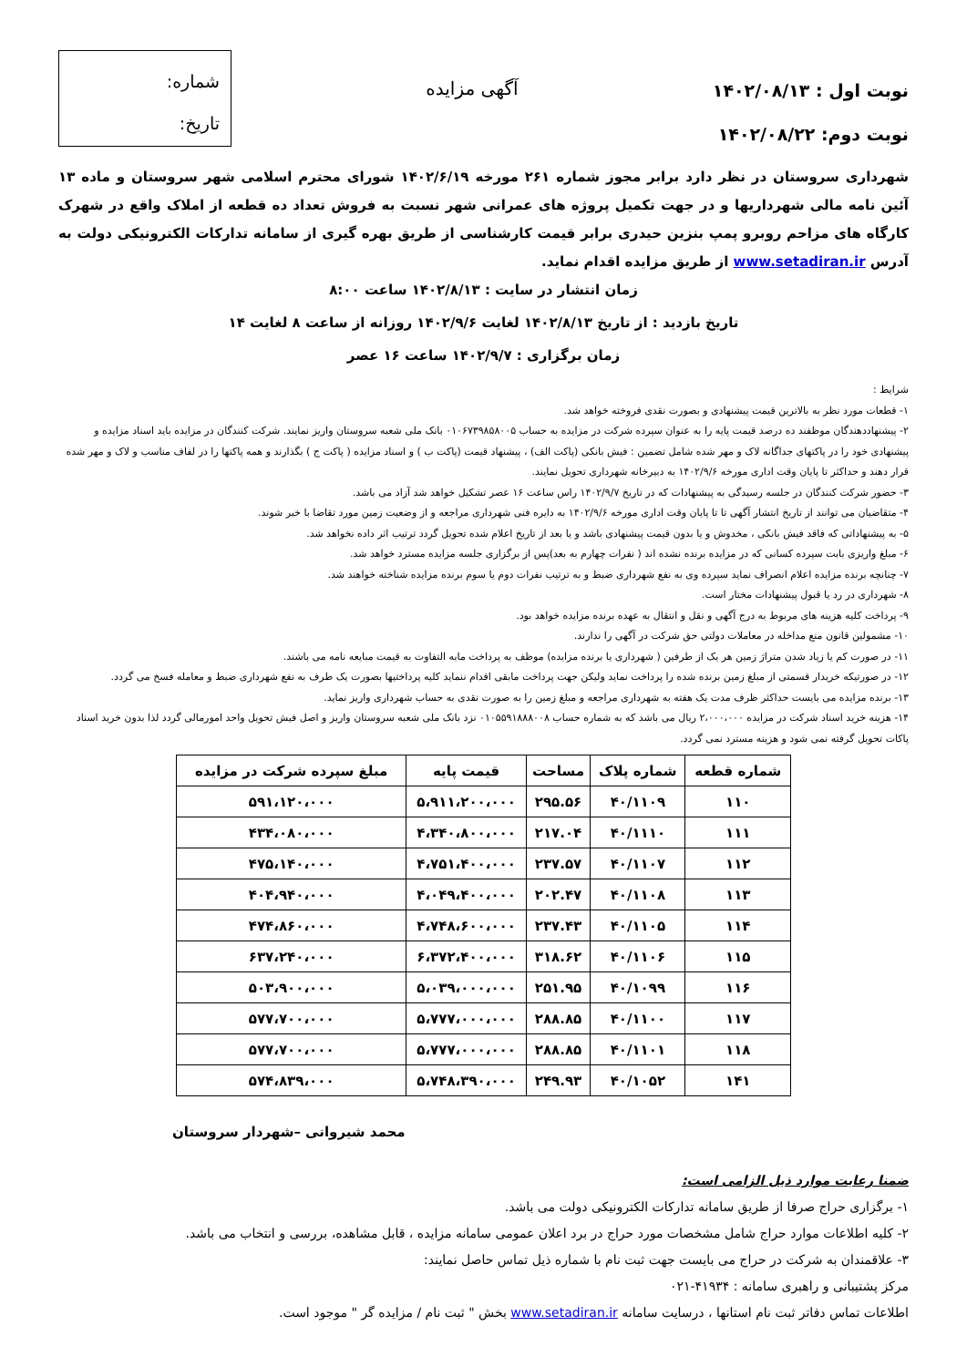نوبت اول : ۱۴۰۲/۰۸/۱۳
نوبت دوم: ۱۴۰۲/۰۸/۲۲
آگهی مزایده
شماره:
تاریخ:
شهرداری سروستان در نظر دارد برابر مجوز شماره ۲۶۱ مورخه ۱۴۰۲/۶/۱۹ شورای محترم اسلامی شهر سروستان و ماده ۱۳ آئین نامه مالی شهرداریها و در جهت تکمیل پروژه های عمرانی شهر نسبت به فروش تعداد ده قطعه از املاک واقع در شهرک کارگاه های مزاحم روبرو پمپ بنزین حیدری برابر قیمت کارشناسی از طریق بهره گیری از سامانه تدارکات الکترونیکی دولت به آدرس www.setadiran.ir از طریق مزایده اقدام نماید.
زمان انتشار در سایت : ۱۴۰۲/۸/۱۳ ساعت ۸:۰۰
تاریخ بازدید : از تاریخ ۱۴۰۲/۸/۱۳ لغایت ۱۴۰۲/۹/۶ روزانه از ساعت ۸ لغایت ۱۴
زمان برگزاری : ۱۴۰۲/۹/۷ ساعت ۱۶ عصر
شرایط :
۱- قطعات مورد نظر به بالاترین قیمت پیشنهادی و بصورت نقدی فروخته خواهد شد.
۲- پیشنهاددهندگان موظفند ده درصد قیمت پایه را به عنوان سپرده شرکت در مزایده به حساب ۰۱۰۶۷۳۹۸۵۸۰۰۵ بانک ملی شعبه سروستان واریز نمایند. شرکت کنندگان در مزایده باید اسناد مزایده و پیشنهادی خود را در پاکتهای جداگانه لاک و مهر شده شامل تضمین : فیش بانکی (پاکت الف) ، پیشنهاد قیمت (پاکت ب ) و اسناد مزایده ( پاکت ج ) بگذارند و همه پاکتها را در لفاف مناسب و لاک و مهر شده قرار دهند و حداکثر تا پایان وقت اداری مورخه ۱۴۰۲/۹/۶ به دبیرخانه شهرداری تحویل نمایند.
۳- حضور شرکت کنندگان در جلسه رسیدگی به پیشنهادات که در تاریخ ۱۴۰۲/۹/۷ راس ساعت ۱۶ عصر تشکیل خواهد شد آزاد می باشد.
۴- متقاضیان می توانند از تاریخ انتشار آگهی تا تا پایان وقت اداری مورخه ۱۴۰۲/۹/۶ به دایره فنی شهرداری مراجعه و از وضعیت زمین مورد تقاضا با خبر شوند.
۵- به پیشنهاداتی که فاقد فیش بانکی ، مخدوش و یا بدون قیمت پیشنهادی باشد و یا بعد از تاریخ اعلام شده تحویل گردد ترتیب اثر داده نخواهد شد.
۶- مبلغ واریزی بابت سپرده کسانی که در مزایده برنده نشده اند ( نفرات چهارم به بعد)پس از برگزاری جلسه مزایده مسترد خواهد شد.
۷- چنانچه برنده مزایده اعلام انصراف نماید سپرده وی به نفع شهرداری ضبط و به ترتیب نفرات دوم یا سوم برنده مزایده شناخته خواهند شد.
۸- شهرداری در رد یا قبول پیشنهادات مختار است.
۹- پرداخت کلیه هزینه های مربوط به درج آگهی و نقل و انتقال به عهده برنده مزایده خواهد بود.
۱۰- مشمولین قانون منع مداخله در معاملات دولتی حق شرکت در آگهی را ندارند.
۱۱- در صورت کم یا زیاد شدن متراژ زمین هر یک از طرفین ( شهرداری یا برنده مزایده) موظف به پرداخت مابه التفاوت به قیمت مبایعه نامه می باشند.
۱۲- در صورتیکه خریدار قسمتی از مبلغ زمین برنده شده را پرداخت نماید ولیکن جهت پرداخت مابقی اقدام ننماید کلیه پرداختیها بصورت یک طرف به نفع شهرداری ضبط و معامله فسخ می گردد.
۱۳- برنده مزایده می بایست حداکثر ظرف مدت یک هفته به شهرداری مراجعه و مبلغ زمین را به صورت نقدی به حساب شهرداری واریز نماید.
۱۴- هزینه خرید اسناد شرکت در مزایده ۲،۰۰۰،۰۰۰ ریال می باشد که به شماره حساب ۰۱۰۵۵۹۱۸۸۸۰۰۸ نزد بانک ملی شعبه سروستان واریز و اصل فیش تحویل واحد امورمالی گردد لذا بدون خرید اسناد پاکات تحویل گرفته نمی شود و هزینه مسترد نمی گردد.
| شماره قطعه | شماره پلاک | مساحت | قیمت پایه | مبلغ سپرده شرکت در مزایده |
| --- | --- | --- | --- | --- |
| ۱۱۰ | ۴۰/۱۱۰۹ | ۲۹۵.۵۶ | ۵،۹۱۱،۲۰۰،۰۰۰ | ۵۹۱،۱۲۰،۰۰۰ |
| ۱۱۱ | ۴۰/۱۱۱۰ | ۲۱۷.۰۴ | ۴،۳۴۰،۸۰۰،۰۰۰ | ۴۳۴،۰۸۰،۰۰۰ |
| ۱۱۲ | ۴۰/۱۱۰۷ | ۲۳۷.۵۷ | ۴،۷۵۱،۴۰۰،۰۰۰ | ۴۷۵،۱۴۰،۰۰۰ |
| ۱۱۳ | ۴۰/۱۱۰۸ | ۲۰۲.۴۷ | ۴،۰۴۹،۴۰۰،۰۰۰ | ۴۰۴،۹۴۰،۰۰۰ |
| ۱۱۴ | ۴۰/۱۱۰۵ | ۲۳۷.۴۳ | ۴،۷۴۸،۶۰۰،۰۰۰ | ۴۷۴،۸۶۰،۰۰۰ |
| ۱۱۵ | ۴۰/۱۱۰۶ | ۳۱۸.۶۲ | ۶،۳۷۲،۴۰۰،۰۰۰ | ۶۳۷،۲۴۰،۰۰۰ |
| ۱۱۶ | ۴۰/۱۰۹۹ | ۲۵۱.۹۵ | ۵،۰۳۹،۰۰۰،۰۰۰ | ۵۰۳،۹۰۰،۰۰۰ |
| ۱۱۷ | ۴۰/۱۱۰۰ | ۲۸۸.۸۵ | ۵،۷۷۷،۰۰۰،۰۰۰ | ۵۷۷،۷۰۰،۰۰۰ |
| ۱۱۸ | ۴۰/۱۱۰۱ | ۲۸۸.۸۵ | ۵،۷۷۷،۰۰۰،۰۰۰ | ۵۷۷،۷۰۰،۰۰۰ |
| ۱۴۱ | ۴۰/۱۰۵۲ | ۲۴۹.۹۳ | ۵،۷۴۸،۳۹۰،۰۰۰ | ۵۷۴،۸۳۹،۰۰۰ |
محمد شیروانی –شهردار سروستان
ضمنا رعایت موارد ذیل الزامی است:
۱- برگزاری حراج صرفا از طریق سامانه تدارکات الکترونیکی دولت می باشد.
۲- کلیه اطلاعات موارد حراج شامل مشخصات مورد حراج در برد اعلان عمومی سامانه مزایده ، قابل مشاهده، بررسی و انتخاب می باشد.
۳- علاقمندان به شرکت در حراج می بایست جهت ثبت نام با شماره ذیل تماس حاصل نمایند:
مرکز پشتیبانی و راهبری سامانه : ۴۱۹۳۴-۰۲۱
اطلاعات تماس دفاتر ثبت نام استانها ، درسایت سامانه www.setadiran.ir بخش " ثبت نام / مزایده گر " موجود است.